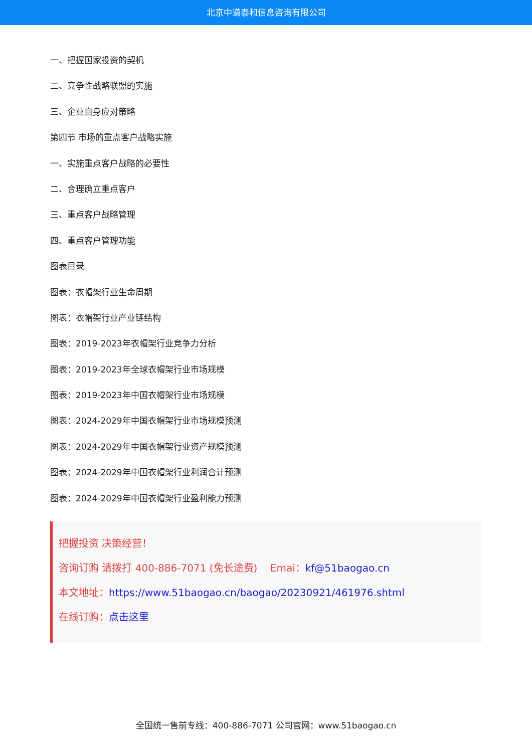北京中道泰和信息咨询有限公司
一、把握国家投资的契机
二、竞争性战略联盟的实施
三、企业自身应对策略
第四节 市场的重点客户战略实施
一、实施重点客户战略的必要性
二、合理确立重点客户
三、重点客户战略管理
四、重点客户管理功能
图表目录
图表：衣帽架行业生命周期
图表：衣帽架行业产业链结构
图表：2019-2023年衣帽架行业竞争力分析
图表：2019-2023年全球衣帽架行业市场规模
图表：2019-2023年中国衣帽架行业市场规模
图表：2024-2029年中国衣帽架行业市场规模预测
图表：2024-2029年中国衣帽架行业资产规模预测
图表：2024-2029年中国衣帽架行业利润合计预测
图表：2024-2029年中国衣帽架行业盈利能力预测
把握投资 决策经营！
咨询订购 请拨打 400-886-7071 (免长途费) Emai：kf@51baogao.cn
本文地址：https://www.51baogao.cn/baogao/20230921/461976.shtml
在线订购：点击这里
全国统一售前专线：400-886-7071 公司官网：www.51baogao.cn